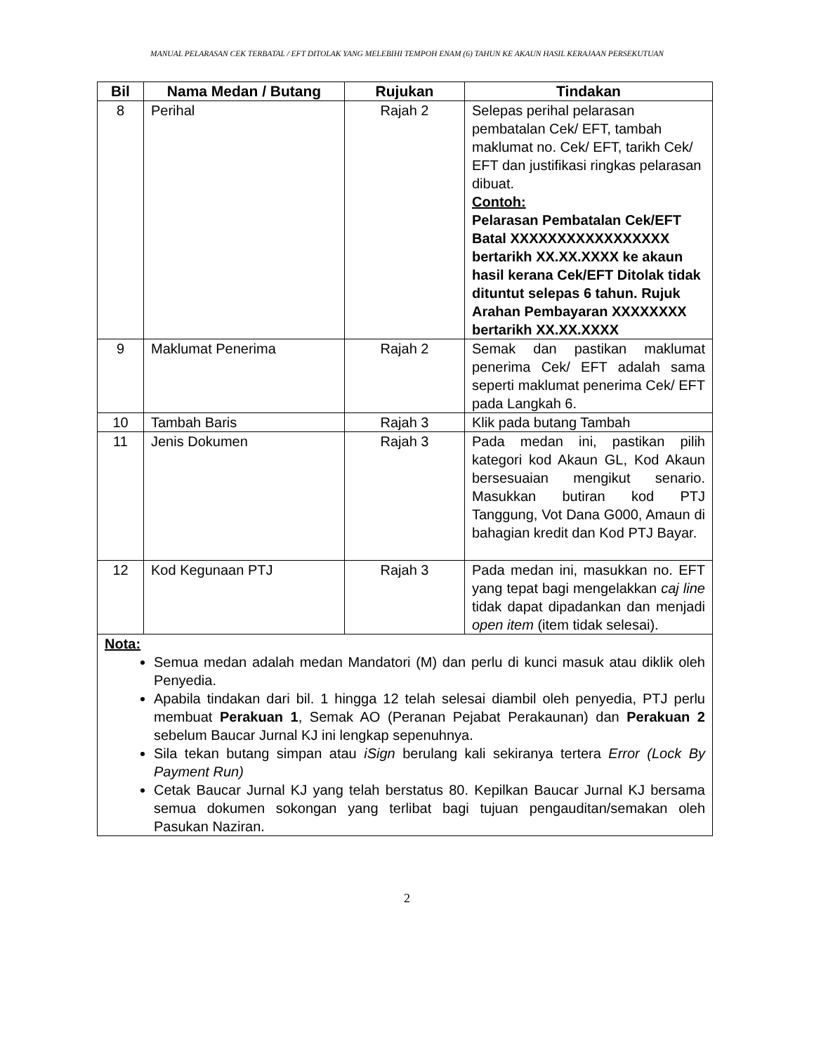MANUAL PELARASAN CEK TERBATAL / EFT DITOLAK YANG MELEBIHI TEMPOH ENAM (6) TAHUN KE AKAUN HASIL KERAJAAN PERSEKUTUAN
| Bil | Nama Medan / Butang | Rujukan | Tindakan |
| --- | --- | --- | --- |
| 8 | Perihal | Rajah 2 | Selepas perihal pelarasan pembatalan Cek/ EFT, tambah maklumat no. Cek/ EFT, tarikh Cek/ EFT dan justifikasi ringkas pelarasan dibuat. Contoh: Pelarasan Pembatalan Cek/EFT Batal XXXXXXXXXXXXXXXXX bertarikh XX.XX.XXXX ke akaun hasil kerana Cek/EFT Ditolak tidak dituntut selepas 6 tahun. Rujuk Arahan Pembayaran XXXXXXXX bertarikh XX.XX.XXXX |
| 9 | Maklumat Penerima | Rajah 2 | Semak dan pastikan maklumat penerima Cek/ EFT adalah sama seperti maklumat penerima Cek/ EFT pada Langkah 6. |
| 10 | Tambah Baris | Rajah 3 | Klik pada butang Tambah |
| 11 | Jenis Dokumen | Rajah 3 | Pada medan ini, pastikan pilih kategori kod Akaun GL, Kod Akaun bersesuaian mengikut senario. Masukkan butiran kod PTJ Tanggung, Vot Dana G000, Amaun di bahagian kredit dan Kod PTJ Bayar. |
| 12 | Kod Kegunaan PTJ | Rajah 3 | Pada medan ini, masukkan no. EFT yang tepat bagi mengelakkan caj line tidak dapat dipadankan dan menjadi open item (item tidak selesai). |
| Nota: Semua medan adalah medan Mandatori (M) dan perlu di kunci masuk atau diklik oleh Penyedia. Apabila tindakan dari bil. 1 hingga 12 telah selesai diambil oleh penyedia, PTJ perlu membuat Perakuan 1 , Semak AO (Peranan Pejabat Perakaunan) dan Perakuan 2 sebelum Baucar Jurnal KJ ini lengkap sepenuhnya. Sila tekan butang simpan atau iSign berulang kali sekiranya tertera Error (Lock By Payment Run) Cetak Baucar Jurnal KJ yang telah berstatus 80. Kepilkan Baucar Jurnal KJ bersama semua dokumen sokongan yang terlibat bagi tujuan pengauditan/semakan oleh Pasukan Naziran. | | | |
2